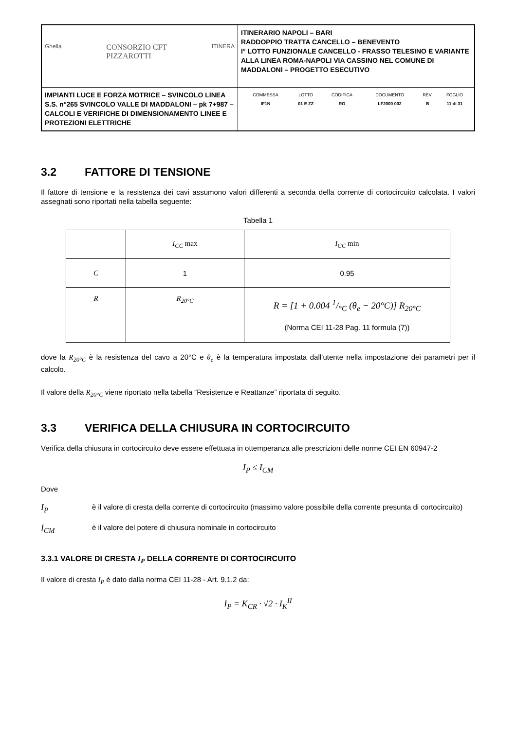| Ghella CONSORZIO CFT PIZZAROTTI ITINERA | ITINERARIO NAPOLI – BARI RADDOPPIO TRATTA CANCELLO – BENEVENTO I° LOTTO FUNZIONALE CANCELLO - FRASSO TELESINO E VARIANTE ALLA LINEA ROMA-NAPOLI VIA CASSINO NEL COMUNE DI MADDALONI – PROGETTO ESECUTIVO |
| IMPIANTI LUCE E FORZA MOTRICE – SVINCOLO LINEA S.S. n°265 SVINCOLO VALLE DI MADDALONI – pk 7+987 –CALCOLI E VERIFICHE DI DIMENSIONAMENTO LINEE E PROTEZIONI ELETTRICHE | / COMMESSA / LOTTO / CODIFICA / DOCUMENTO / REV. / FOGLIO / / IF1N / 01 E ZZ / RO / LF2000 002 / B / 11 di 31 / |
3.2 FATTORE DI TENSIONE
Il fattore di tensione e la resistenza dei cavi assumono valori differenti a seconda della corrente di cortocircuito calcolata. I valori assegnati sono riportati nella tabella seguente:
Tabella 1
| | I<sub>CC</sub> max | I<sub>CC</sub> min |
| C | 1 | 0.95 |
| R | R<sub>20°C</sub> | R = [1 + 0.004 1/°C (θ<sub>e</sub> − 20°C)] R<sub>20°C</sub> (Norma CEI 11-28 Pag. 11 formula (7)) |
dove la R<sub>20°C</sub> è la resistenza del cavo a 20°C e θ<sub>e</sub> è la temperatura impostata dall’utente nella impostazione dei parametri per il calcolo.
Il valore della R<sub>20°C</sub> viene riportato nella tabella “Resistenze e Reattanze” riportata di seguito.
3.3 VERIFICA DELLA CHIUSURA IN CORTOCIRCUITO
Verifica della chiusura in cortocircuito deve essere effettuata in ottemperanza alle prescrizioni delle norme CEI EN 60947-2
I<sub>P</sub> ≤ I<sub>CM</sub>
Dove
I<sub>P</sub>
è il valore di cresta della corrente di cortocircuito (massimo valore possibile della corrente presunta di cortocircuito)
I<sub>CM</sub>
è il valore del potere di chiusura nominale in cortocircuito
3.3.1 VALORE DI CRESTA I<sub>P</sub> DELLA CORRENTE DI CORTOCIRCUITO
Il valore di cresta I<sub>P</sub> è dato dalla norma CEI 11-28 - Art. 9.1.2 da:
I<sub>P</sub> = K<sub>CR</sub> · √2 · I<sub>K</sub><sup>II</sup>